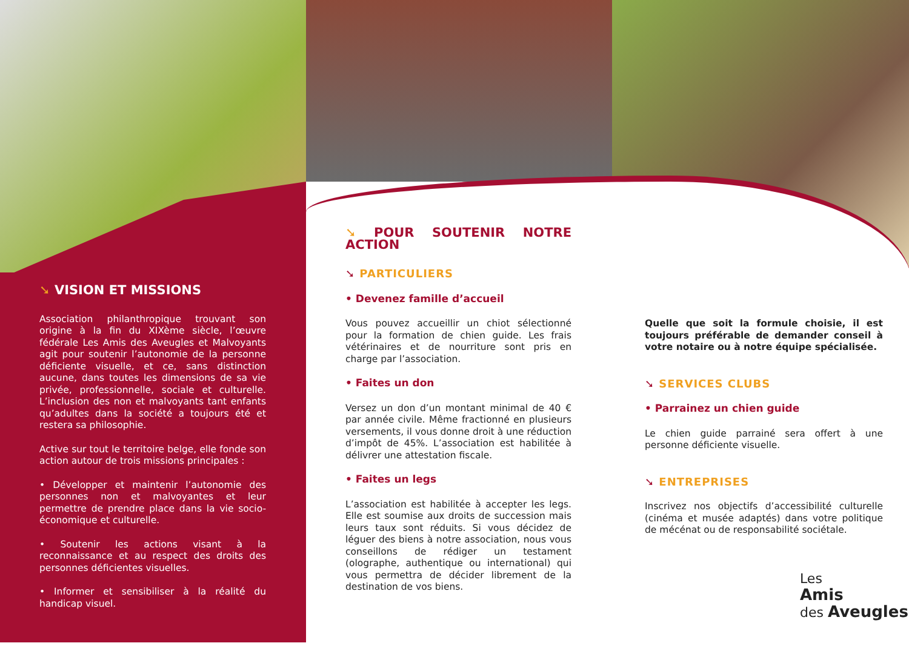➘ VISION ET MISSIONS
Association philanthropique trouvant son origine à la fin du XIXème siècle, l’œuvre fédérale Les Amis des Aveugles et Malvoyants agit pour soutenir l’autonomie de la personne déficiente visuelle, et ce, sans distinction aucune, dans toutes les dimensions de sa vie privée, professionnelle, sociale et culturelle. L’inclusion des non et malvoyants tant enfants qu’adultes dans la société a toujours été et restera sa philosophie.
Active sur tout le territoire belge, elle fonde son action autour de trois missions principales :
• Développer et maintenir l’autonomie des personnes non et malvoyantes et leur permettre de prendre place dans la vie socio-économique et culturelle.
• Soutenir les actions visant à la reconnaissance et au respect des droits des personnes déficientes visuelles.
• Informer et sensibiliser à la réalité du handicap visuel.
➘ POUR SOUTENIR NOTRE ACTION
➘ PARTICULIERS
• Devenez famille d’accueil
Vous pouvez accueillir un chiot sélectionné pour la formation de chien guide. Les frais vétérinaires et de nourriture sont pris en charge par l’association.
• Faites un don
Versez un don d’un montant minimal de 40 € par année civile. Même fractionné en plusieurs versements, il vous donne droit à une réduction d’impôt de 45%. L’association est habilitée à délivrer une attestation fiscale.
• Faites un legs
L’association est habilitée à accepter les legs. Elle est soumise aux droits de succession mais leurs taux sont réduits. Si vous décidez de léguer des biens à notre association, nous vous conseillons de rédiger un testament (olographe, authentique ou international) qui vous permettra de décider librement de la destination de vos biens.
Quelle que soit la formule choisie, il est toujours préférable de demander conseil à votre notaire ou à notre équipe spécialisée.
➘ SERVICES CLUBS
• Parrainez un chien guide
Le chien guide parrainé sera offert à une personne déficiente visuelle.
➘ ENTREPRISES
Inscrivez nos objectifs d’accessibilité culturelle (cinéma et musée adaptés) dans votre politique de mécénat ou de responsabilité sociétale.
Les
Amis
des Aveugles